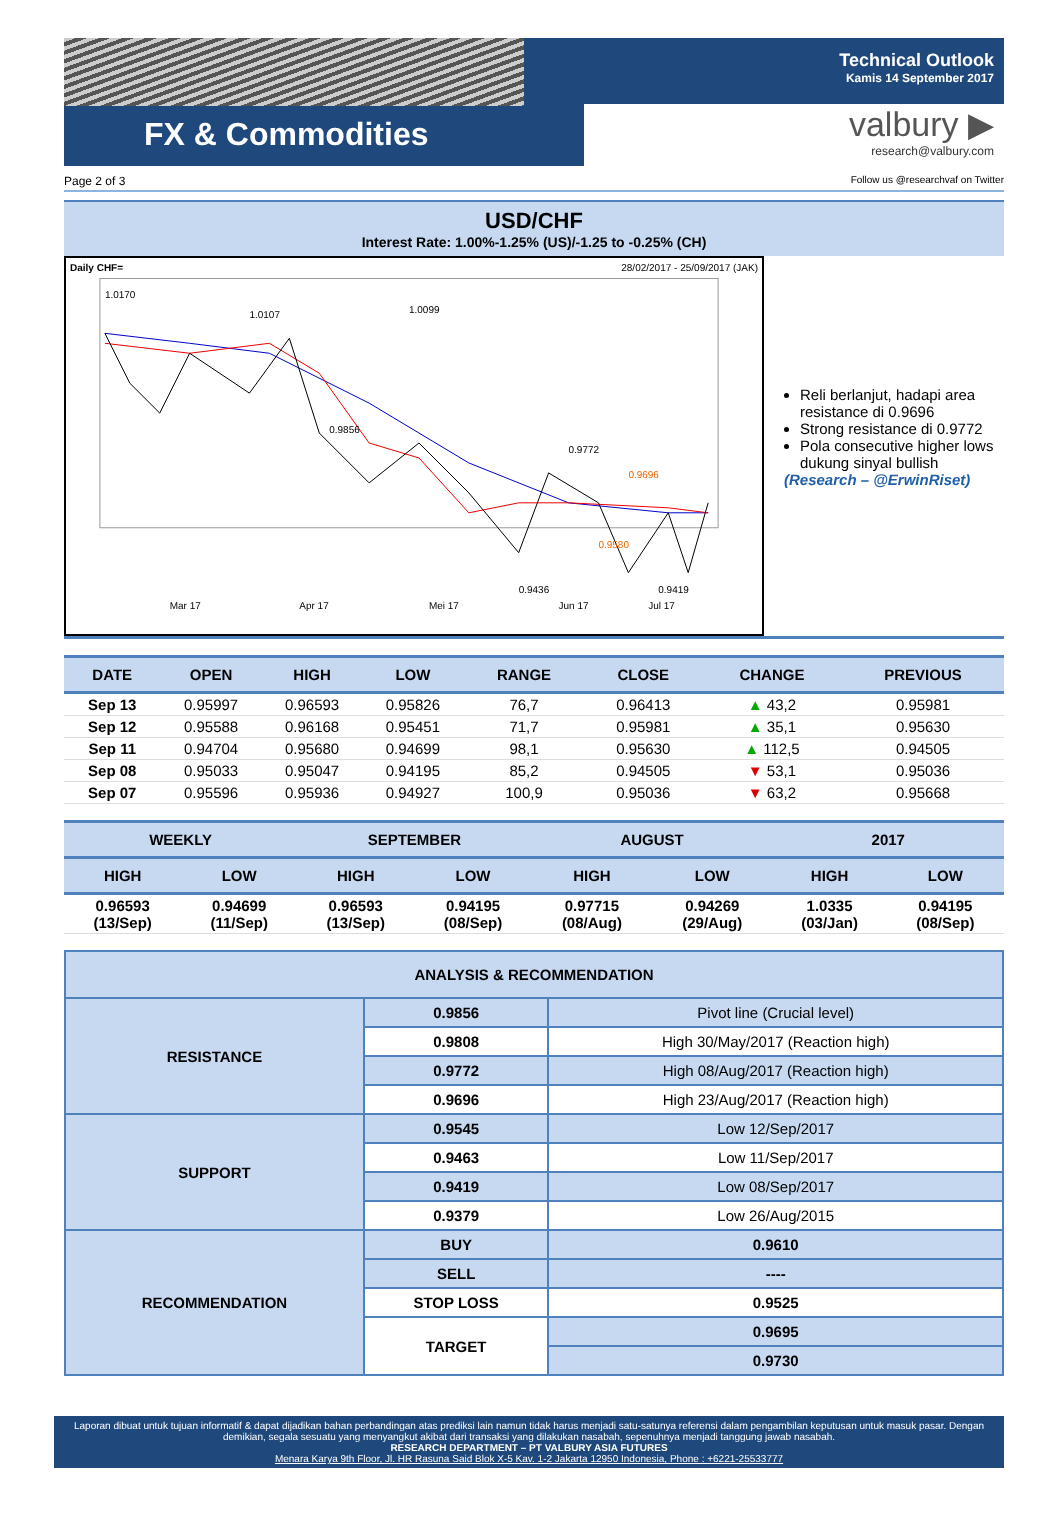FX & Commodities
Technical Outlook
Kamis 14 September 2017
valbury ▶
research@valbury.com
Page 2 of 3 Follow us @researchvaf on Twitter
USD/CHF
Interest Rate: 1.00%-1.25% (US)/-1.25 to -0.25% (CH)
Daily CHF= 28/02/2017 - 25/09/2017 (JAK)
1.0170
1.0107
1.0099
0.9856
0.9772
0.9696
0.9580
0.9436
0.9419
Mar 17
Apr 17
Mei 17
Jun 17
Jul 17
Reli berlanjut, hadapi area resistance di 0.9696
Strong resistance di 0.9772
Pola consecutive higher lows dukung sinyal bullish
(Research – @ErwinRiset)
| DATE | OPEN | HIGH | LOW | RANGE | CLOSE | CHANGE | PREVIOUS |
| --- | --- | --- | --- | --- | --- | --- | --- |
| Sep 13 | 0.95997 | 0.96593 | 0.95826 | 76,7 | 0.96413 | ▲ 43,2 | 0.95981 |
| Sep 12 | 0.95588 | 0.96168 | 0.95451 | 71,7 | 0.95981 | ▲ 35,1 | 0.95630 |
| Sep 11 | 0.94704 | 0.95680 | 0.94699 | 98,1 | 0.95630 | ▲ 112,5 | 0.94505 |
| Sep 08 | 0.95033 | 0.95047 | 0.94195 | 85,2 | 0.94505 | ▼ 53,1 | 0.95036 |
| Sep 07 | 0.95596 | 0.95936 | 0.94927 | 100,9 | 0.95036 | ▼ 63,2 | 0.95668 |
| WEEKLY | | SEPTEMBER | | AUGUST | | 2017 | |
| --- | --- | --- | --- | --- | --- | --- | --- |
| HIGH | LOW | HIGH | LOW | HIGH | LOW | HIGH | LOW |
| 0.96593 (13/Sep) | 0.94699 (11/Sep) | 0.96593 (13/Sep) | 0.94195 (08/Sep) | 0.97715 (08/Aug) | 0.94269 (29/Aug) | 1.0335 (03/Jan) | 0.94195 (08/Sep) |
| ANALYSIS & RECOMMENDATION | | |
| RESISTANCE | 0.9856 | Pivot line (Crucial level) |
| | 0.9808 | High 30/May/2017 (Reaction high) |
| | 0.9772 | High 08/Aug/2017 (Reaction high) |
| | 0.9696 | High 23/Aug/2017 (Reaction high) |
| SUPPORT | 0.9545 | Low 12/Sep/2017 |
| | 0.9463 | Low 11/Sep/2017 |
| | 0.9419 | Low 08/Sep/2017 |
| | 0.9379 | Low 26/Aug/2015 |
| RECOMMENDATION | BUY | 0.9610 |
| | SELL | ---- |
| | STOP LOSS | 0.9525 |
| | TARGET | 0.9695 |
| | | 0.9730 |
Laporan dibuat untuk tujuan informatif & dapat dijadikan bahan perbandingan atas prediksi lain namun tidak harus menjadi satu-satunya referensi dalam pengambilan keputusan untuk masuk pasar. Dengan demikian, segala sesuatu yang menyangkut akibat dari transaksi yang dilakukan nasabah, sepenuhnya menjadi tanggung jawab nasabah.
RESEARCH DEPARTMENT – PT VALBURY ASIA FUTURES
Menara Karya 9th Floor, Jl. HR Rasuna Said Blok X-5 Kav. 1-2 Jakarta 12950 Indonesia, Phone : +6221-25533777